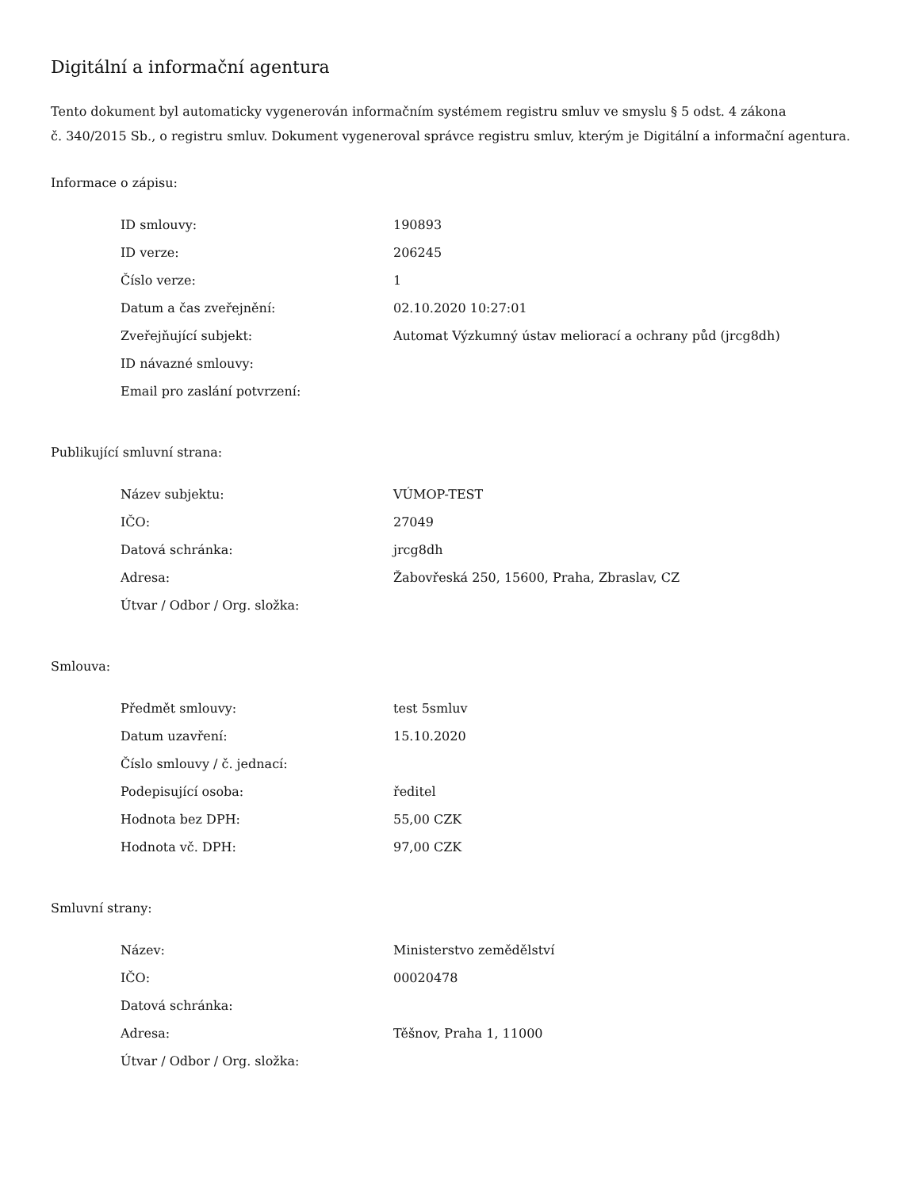Digitální a informační agentura
Tento dokument byl automaticky vygenerován informačním systémem registru smluv ve smyslu § 5 odst. 4 zákona
č. 340/2015 Sb., o registru smluv. Dokument vygeneroval správce registru smluv, kterým je Digitální a informační agentura.
Informace o zápisu:
| ID smlouvy: | 190893 |
| ID verze: | 206245 |
| Číslo verze: | 1 |
| Datum a čas zveřejnění: | 02.10.2020 10:27:01 |
| Zveřejňující subjekt: | Automat Výzkumný ústav meliorací a ochrany půd (jrcg8dh) |
| ID návazné smlouvy: | |
| Email pro zaslání potvrzení: | |
Publikující smluvní strana:
| Název subjektu: | VÚMOP-TEST |
| IČO: | 27049 |
| Datová schránka: | jrcg8dh |
| Adresa: | Žabovřeská 250, 15600, Praha, Zbraslav, CZ |
| Útvar / Odbor / Org. složka: | |
Smlouva:
| Předmět smlouvy: | test 5smluv |
| Datum uzavření: | 15.10.2020 |
| Číslo smlouvy / č. jednací: | |
| Podepisující osoba: | ředitel |
| Hodnota bez DPH: | 55,00 CZK |
| Hodnota vč. DPH: | 97,00 CZK |
Smluvní strany:
| Název: | Ministerstvo zemědělství |
| IČO: | 00020478 |
| Datová schránka: | |
| Adresa: | Těšnov, Praha 1, 11000 |
| Útvar / Odbor / Org. složka: | |